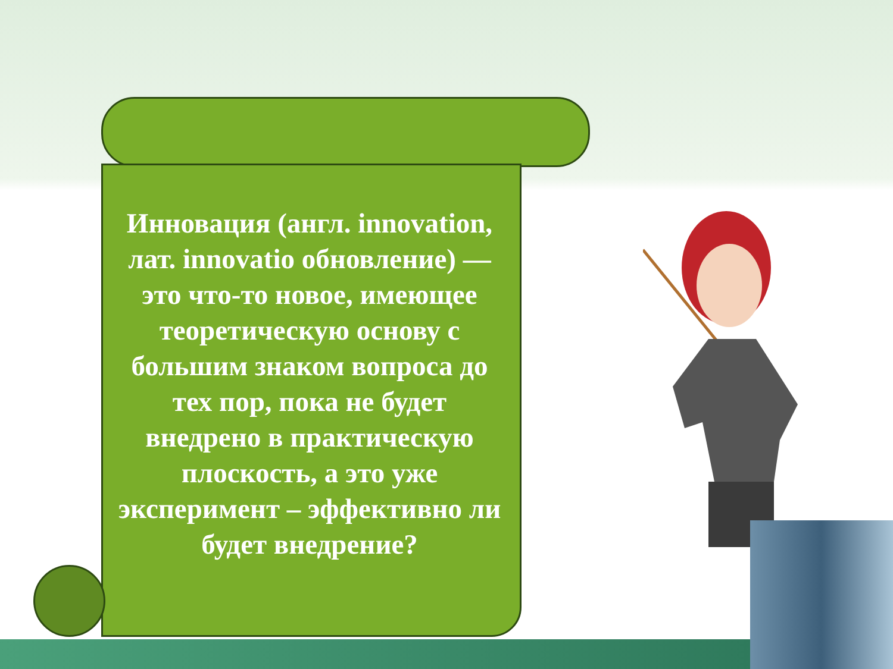Инновация (англ. innovation, лат. innovatio обновление) — это что-то новое, имеющее теоретическую основу с большим знаком вопроса до тех пор, пока не будет внедрено в практическую плоскость, а это уже эксперимент – эффективно ли будет внедрение?